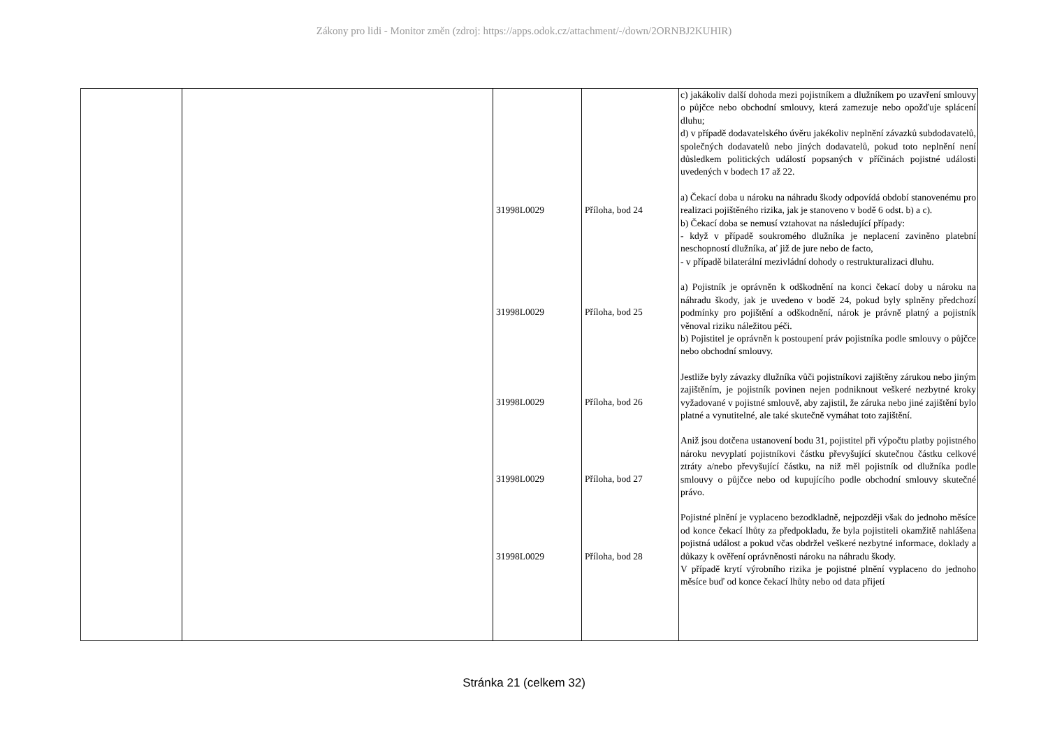Zákony pro lidi - Monitor změn (zdroj: https://apps.odok.cz/attachment/-/down/2ORNBJ2KUHIR)
| | | 31998L0029 31998L0029 31998L0029 31998L0029 31998L0029 | Příloha, bod 24 Příloha, bod 25 Příloha, bod 26 Příloha, bod 27 Příloha, bod 28 | c) jakákoliv další dohoda mezi pojistníkem a dlužníkem po uzavření smlouvy o půjčce nebo obchodní smlouvy, která zamezuje nebo opožďuje splácení dluhu; d) v případě dodavatelského úvěru jakékoliv neplnění závazků subdodavatelů, společných dodavatelů nebo jiných dodavatelů, pokud toto neplnění není důsledkem politických událostí popsaných v příčinách pojistné události uvedených v bodech 17 až 22. a) Čekací doba u nároku na náhradu škody odpovídá období stanovenému pro realizaci pojištěného rizika, jak je stanoveno v bodě 6 odst. b) a c). b) Čekací doba se nemusí vztahovat na následující případy: - když v případě soukromého dlužníka je neplacení zaviněno platební neschopností dlužníka, ať již de jure nebo de facto, - v případě bilaterální mezivládní dohody o restrukturalizaci dluhu. a) Pojistník je oprávněn k odškodnění na konci čekací doby u nároku na náhradu škody, jak je uvedeno v bodě 24, pokud byly splněny předchozí podmínky pro pojištění a odškodnění, nárok je právně platný a pojistník věnoval riziku náležitou péči. b) Pojistitel je oprávněn k postoupení práv pojistníka podle smlouvy o půjčce nebo obchodní smlouvy. Jestliže byly závazky dlužníka vůči pojistníkovi zajištěny zárukou nebo jiným zajištěním, je pojistník povinen nejen podniknout veškeré nezbytné kroky vyžadované v pojistné smlouvě, aby zajistil, že záruka nebo jiné zajištění bylo platné a vynutitelné, ale také skutečně vymáhat toto zajištění. Aniž jsou dotčena ustanovení bodu 31, pojistitel při výpočtu platby pojistného nároku nevyplatí pojistníkovi částku převyšující skutečnou částku celkové ztráty a/nebo převyšující částku, na niž měl pojistník od dlužníka podle smlouvy o půjčce nebo od kupujícího podle obchodní smlouvy skutečné právo. Pojistné plnění je vyplaceno bezodkladně, nejpozději však do jednoho měsíce od konce čekací lhůty za předpokladu, že byla pojistiteli okamžitě nahlášena pojistná událost a pokud včas obdržel veškeré nezbytné informace, doklady a důkazy k ověření oprávněnosti nároku na náhradu škody. V případě krytí výrobního rizika je pojistné plnění vyplaceno do jednoho měsíce buď od konce čekací lhůty nebo od data přijetí |
Stránka 21 (celkem 32)